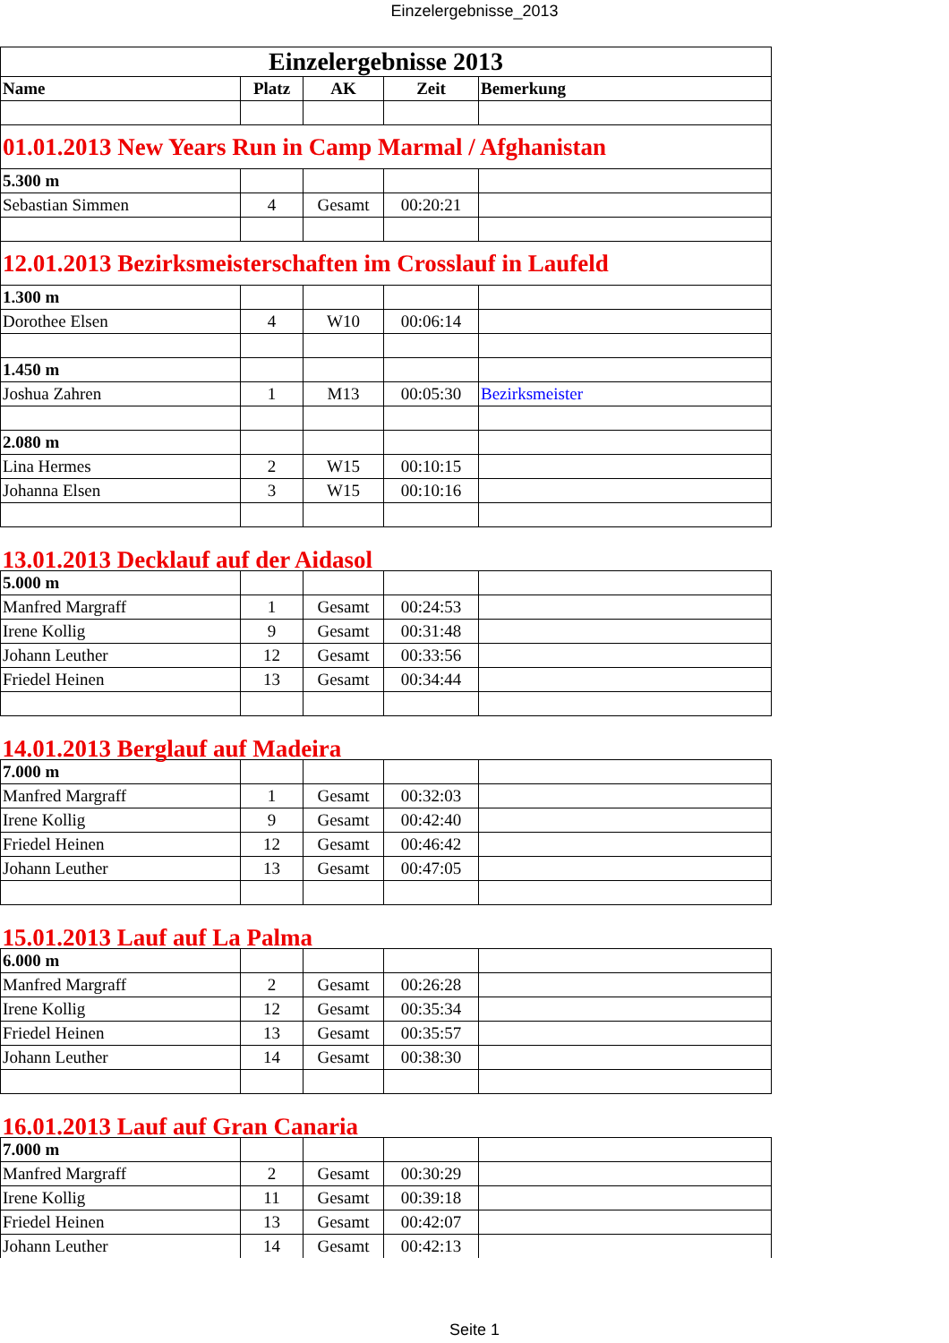Einzelergebnisse_2013
| Einzelergebnisse 2013 | | | | |
| Name | Platz | AK | Zeit | Bemerkung |
| 01.01.2013 New Years Run in Camp Marmal / Afghanistan | | | | |
| 5.300 m | | | | |
| Sebastian Simmen | 4 | Gesamt | 00:20:21 | |
| 12.01.2013 Bezirksmeisterschaften im Crosslauf in Laufeld | | | | |
| 1.300 m | | | | |
| Dorothee Elsen | 4 | W10 | 00:06:14 | |
| 1.450 m | | | | |
| Joshua Zahren | 1 | M13 | 00:05:30 | Bezirksmeister |
| 2.080 m | | | | |
| Lina Hermes | 2 | W15 | 00:10:15 | |
| Johanna Elsen | 3 | W15 | 00:10:16 | |
| 13.01.2013 Decklauf auf der Aidasol | | | | |
| 5.000 m | | | | |
| Manfred Margraff | 1 | Gesamt | 00:24:53 | |
| Irene Kollig | 9 | Gesamt | 00:31:48 | |
| Johann Leuther | 12 | Gesamt | 00:33:56 | |
| Friedel Heinen | 13 | Gesamt | 00:34:44 | |
| 14.01.2013 Berglauf auf Madeira | | | | |
| 7.000 m | | | | |
| Manfred Margraff | 1 | Gesamt | 00:32:03 | |
| Irene Kollig | 9 | Gesamt | 00:42:40 | |
| Friedel Heinen | 12 | Gesamt | 00:46:42 | |
| Johann Leuther | 13 | Gesamt | 00:47:05 | |
| 15.01.2013 Lauf auf La Palma | | | | |
| 6.000 m | | | | |
| Manfred Margraff | 2 | Gesamt | 00:26:28 | |
| Irene Kollig | 12 | Gesamt | 00:35:34 | |
| Friedel Heinen | 13 | Gesamt | 00:35:57 | |
| Johann Leuther | 14 | Gesamt | 00:38:30 | |
| 16.01.2013 Lauf auf Gran Canaria | | | | |
| 7.000 m | | | | |
| Manfred Margraff | 2 | Gesamt | 00:30:29 | |
| Irene Kollig | 11 | Gesamt | 00:39:18 | |
| Friedel Heinen | 13 | Gesamt | 00:42:07 | |
| Johann Leuther | 14 | Gesamt | 00:42:13 | |
Seite 1